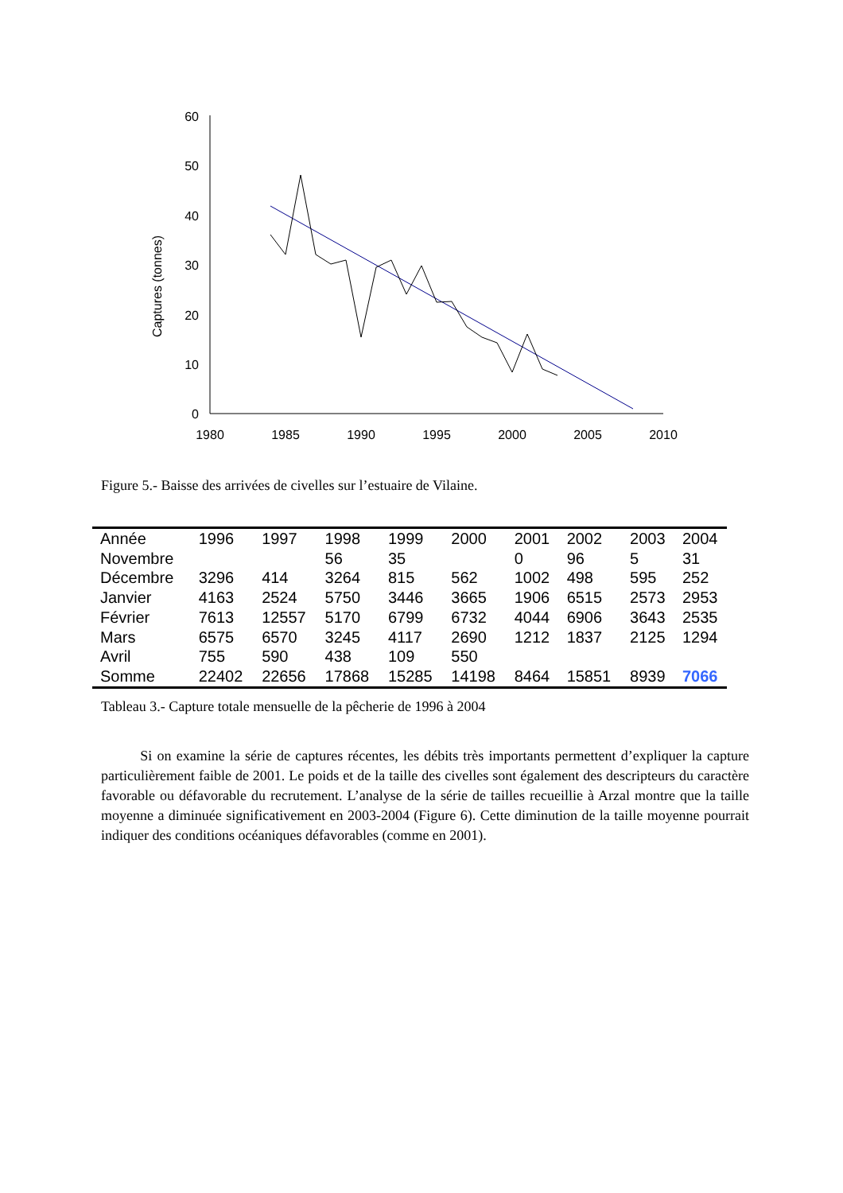60
50
40
30
20
10
0
1980
1985
1990
1995
2000
2005
2010
Captures (tonnes)
Figure 5.- Baisse des arrivées de civelles sur l’estuaire de Vilaine.
| Année | 1996 | 1997 | 1998 | 1999 | 2000 | 2001 | 2002 | 2003 | 2004 |
| --- | --- | --- | --- | --- | --- | --- | --- | --- | --- |
| Novembre | | | 56 | 35 | | 0 | 96 | 5 | 31 |
| Décembre | 3296 | 414 | 3264 | 815 | 562 | 1002 | 498 | 595 | 252 |
| Janvier | 4163 | 2524 | 5750 | 3446 | 3665 | 1906 | 6515 | 2573 | 2953 |
| Février | 7613 | 12557 | 5170 | 6799 | 6732 | 4044 | 6906 | 3643 | 2535 |
| Mars | 6575 | 6570 | 3245 | 4117 | 2690 | 1212 | 1837 | 2125 | 1294 |
| Avril | 755 | 590 | 438 | 109 | 550 | | | | |
| Somme | 22402 | 22656 | 17868 | 15285 | 14198 | 8464 | 15851 | 8939 | 7066 |
Tableau 3.- Capture totale mensuelle de la pêcherie de 1996 à 2004
Si on examine la série de captures récentes, les débits très importants permettent d’expliquer la capture particulièrement faible de 2001. Le poids et de la taille des civelles sont également des descripteurs du caractère favorable ou défavorable du recrutement. L’analyse de la série de tailles recueillie à Arzal montre que la taille moyenne a diminuée significativement en 2003-2004 (Figure 6). Cette diminution de la taille moyenne pourrait indiquer des conditions océaniques défavorables (comme en 2001).